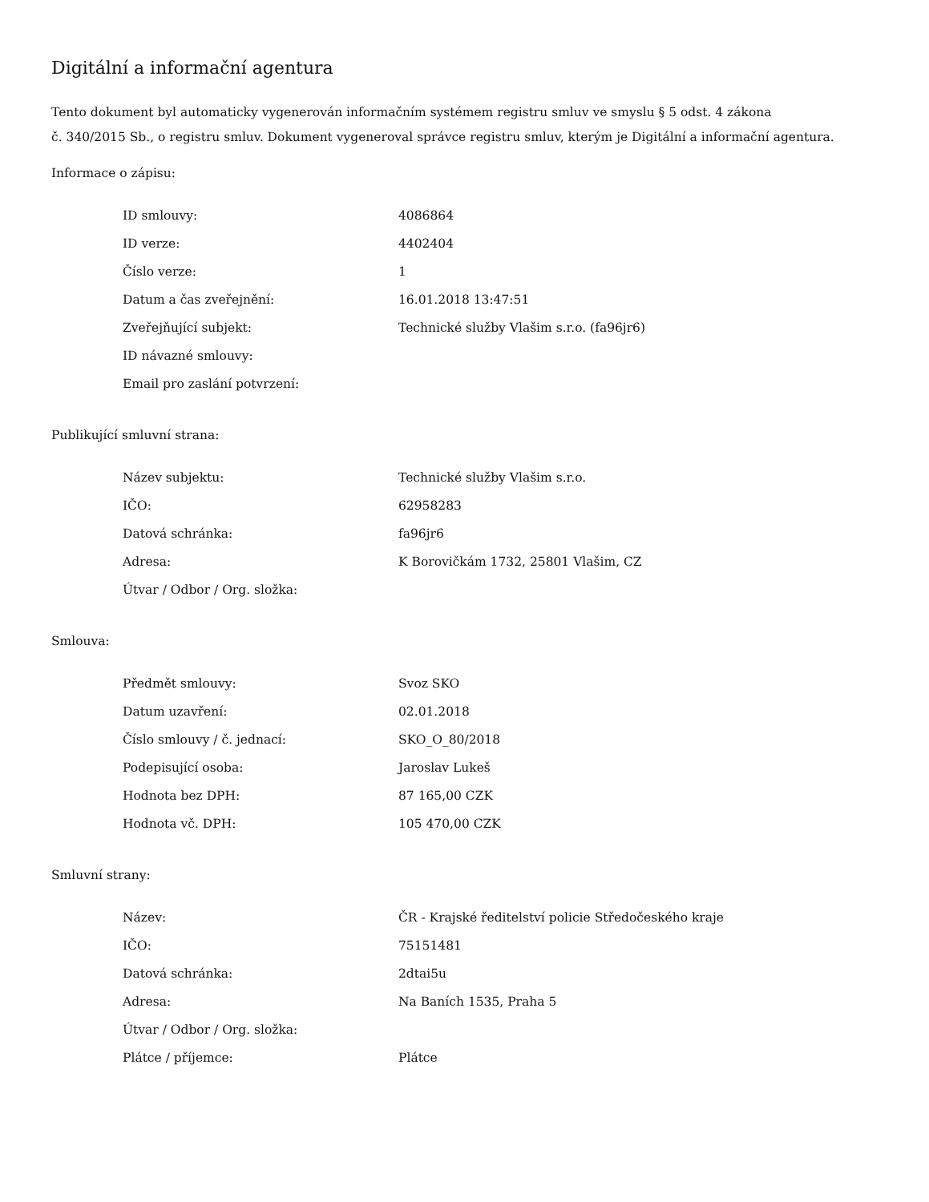Digitální a informační agentura
Tento dokument byl automaticky vygenerován informačním systémem registru smluv ve smyslu § 5 odst. 4 zákona
č. 340/2015 Sb., o registru smluv. Dokument vygeneroval správce registru smluv, kterým je Digitální a informační agentura.
Informace o zápisu:
| ID smlouvy: | 4086864 |
| ID verze: | 4402404 |
| Číslo verze: | 1 |
| Datum a čas zveřejnění: | 16.01.2018 13:47:51 |
| Zveřejňující subjekt: | Technické služby Vlašim s.r.o. (fa96jr6) |
| ID návazné smlouvy: | |
| Email pro zaslání potvrzení: | |
Publikující smluvní strana:
| Název subjektu: | Technické služby Vlašim s.r.o. |
| IČO: | 62958283 |
| Datová schránka: | fa96jr6 |
| Adresa: | K Borovičkám 1732, 25801 Vlašim, CZ |
| Útvar / Odbor / Org. složka: | |
Smlouva:
| Předmět smlouvy: | Svoz SKO |
| Datum uzavření: | 02.01.2018 |
| Číslo smlouvy / č. jednací: | SKO_O_80/2018 |
| Podepisující osoba: | Jaroslav Lukeš |
| Hodnota bez DPH: | 87 165,00 CZK |
| Hodnota vč. DPH: | 105 470,00 CZK |
Smluvní strany:
| Název: | ČR - Krajské ředitelství policie Středočeského kraje |
| IČO: | 75151481 |
| Datová schránka: | 2dtai5u |
| Adresa: | Na Baních 1535, Praha 5 |
| Útvar / Odbor / Org. složka: | |
| Plátce / příjemce: | Plátce |